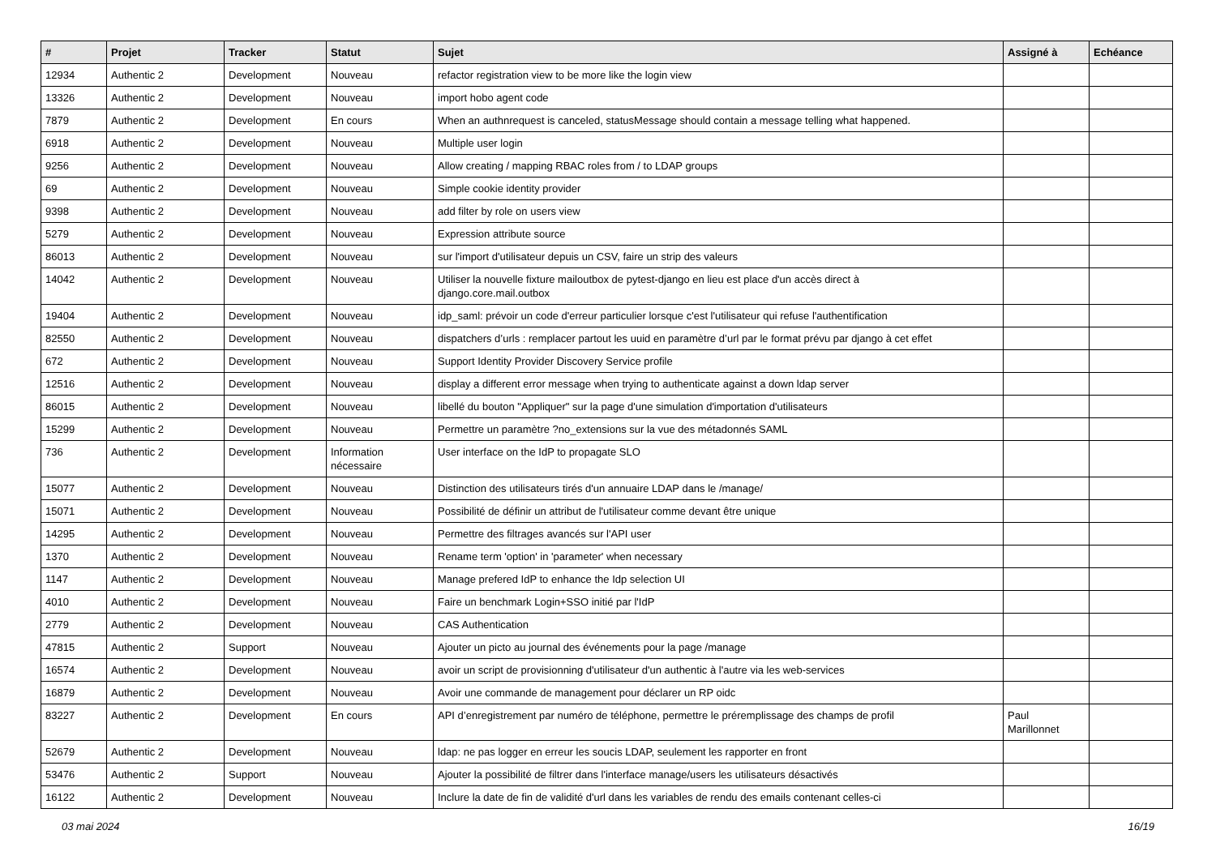| # | Projet | Tracker | Statut | Sujet | Assigné à | Echéance |
| --- | --- | --- | --- | --- | --- | --- |
| 12934 | Authentic 2 | Development | Nouveau | refactor registration view to be more like the login view | | |
| 13326 | Authentic 2 | Development | Nouveau | import hobo agent code | | |
| 7879 | Authentic 2 | Development | En cours | When an authnrequest is canceled, statusMessage should contain a message telling what happened. | | |
| 6918 | Authentic 2 | Development | Nouveau | Multiple user login | | |
| 9256 | Authentic 2 | Development | Nouveau | Allow creating / mapping RBAC roles from / to LDAP groups | | |
| 69 | Authentic 2 | Development | Nouveau | Simple cookie identity provider | | |
| 9398 | Authentic 2 | Development | Nouveau | add filter by role on users view | | |
| 5279 | Authentic 2 | Development | Nouveau | Expression attribute source | | |
| 86013 | Authentic 2 | Development | Nouveau | sur l'import d'utilisateur depuis un CSV, faire un strip des valeurs | | |
| 14042 | Authentic 2 | Development | Nouveau | Utiliser la nouvelle fixture mailoutbox de pytest-django en lieu est place d'un accès direct à django.core.mail.outbox | | |
| 19404 | Authentic 2 | Development | Nouveau | idp_saml: prévoir un code d'erreur particulier lorsque c'est l'utilisateur qui refuse l'authentification | | |
| 82550 | Authentic 2 | Development | Nouveau | dispatchers d’urls : remplacer partout les uuid en paramètre d’url par le format prévu par django à cet effet | | |
| 672 | Authentic 2 | Development | Nouveau | Support Identity Provider Discovery Service profile | | |
| 12516 | Authentic 2 | Development | Nouveau | display a different error message when trying to authenticate against a down ldap server | | |
| 86015 | Authentic 2 | Development | Nouveau | libellé du bouton "Appliquer" sur la page d'une simulation d'importation d'utilisateurs | | |
| 15299 | Authentic 2 | Development | Nouveau | Permettre un paramètre ?no_extensions sur la vue des métadonnés SAML | | |
| 736 | Authentic 2 | Development | Information nécessaire | User interface on the IdP to propagate SLO | | |
| 15077 | Authentic 2 | Development | Nouveau | Distinction des utilisateurs tirés d'un annuaire LDAP dans le /manage/ | | |
| 15071 | Authentic 2 | Development | Nouveau | Possibilité de définir un attribut de l'utilisateur comme devant être unique | | |
| 14295 | Authentic 2 | Development | Nouveau | Permettre des filtrages avancés sur l'API user | | |
| 1370 | Authentic 2 | Development | Nouveau | Rename term 'option' in 'parameter' when necessary | | |
| 1147 | Authentic 2 | Development | Nouveau | Manage prefered IdP to enhance the Idp selection UI | | |
| 4010 | Authentic 2 | Development | Nouveau | Faire un benchmark Login+SSO initié par l'IdP | | |
| 2779 | Authentic 2 | Development | Nouveau | CAS Authentication | | |
| 47815 | Authentic 2 | Support | Nouveau | Ajouter un picto au journal des événements pour la page /manage | | |
| 16574 | Authentic 2 | Development | Nouveau | avoir un script de provisionning d'utilisateur d'un authentic à l'autre via les web-services | | |
| 16879 | Authentic 2 | Development | Nouveau | Avoir une commande de management pour déclarer un RP oidc | | |
| 83227 | Authentic 2 | Development | En cours | API d’enregistrement par numéro de téléphone, permettre le préremplissage des champs de profil | Paul Marillonnet | |
| 52679 | Authentic 2 | Development | Nouveau | ldap: ne pas logger en erreur les soucis LDAP, seulement les rapporter en front | | |
| 53476 | Authentic 2 | Support | Nouveau | Ajouter la possibilité de filtrer dans l'interface manage/users les utilisateurs désactivés | | |
| 16122 | Authentic 2 | Development | Nouveau | Inclure la date de fin de validité d'url dans les variables de rendu des emails contenant celles-ci | | |
03 mai 2024 16/19